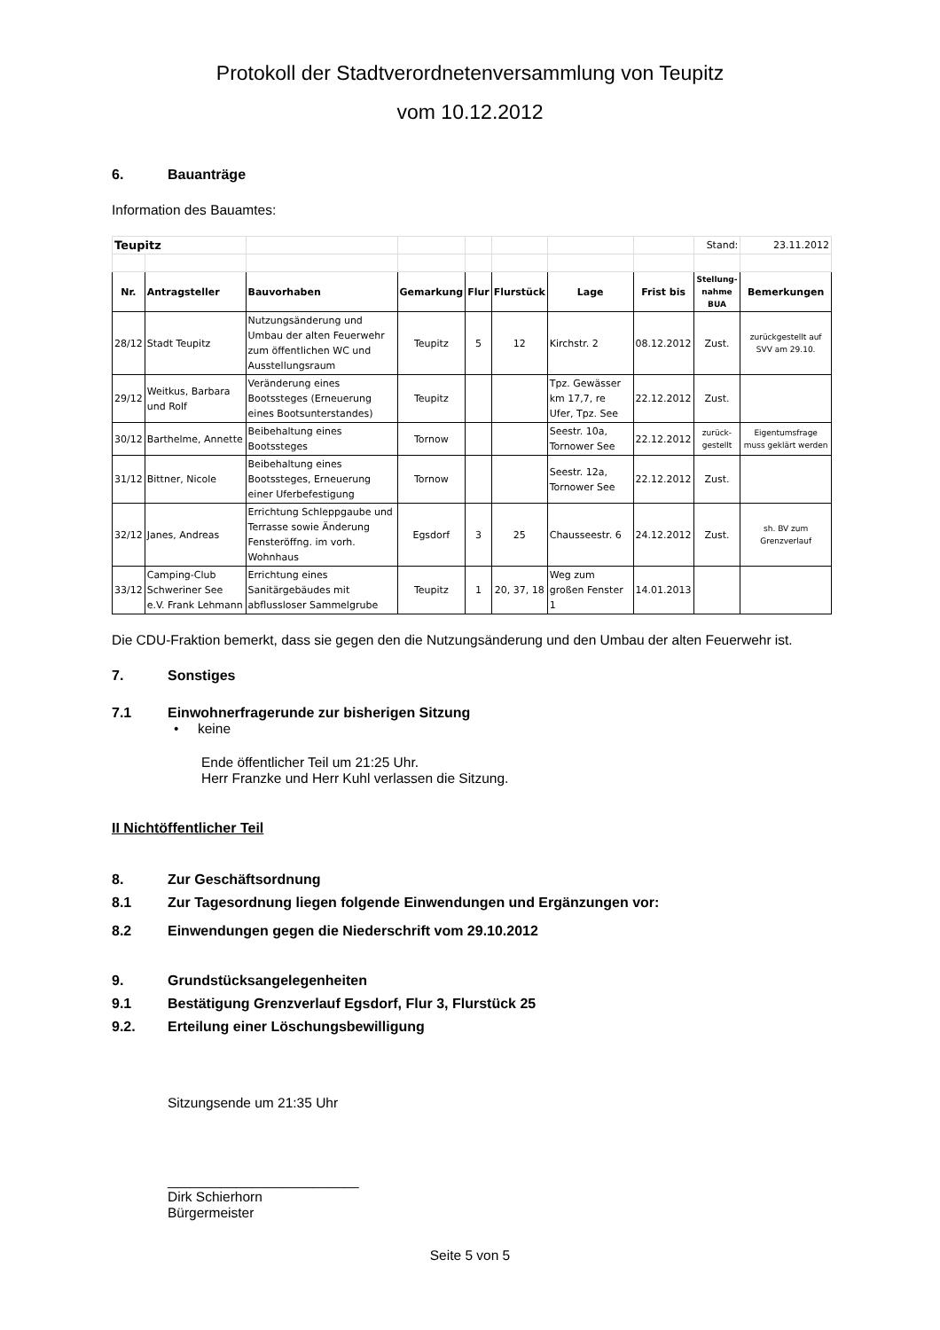Protokoll der Stadtverordnetenversammlung von Teupitz
vom 10.12.2012
6. Bauanträge
Information des Bauamtes:
| Teupitz | | | | | | | | Stand: | 23.11.2012 |
| Nr. | Antragsteller | Bauvorhaben | Gemarkung | Flur | Flurstück | Lage | Frist bis | Stellung- nahme BUA | Bemerkungen |
| 28/12 | Stadt Teupitz | Nutzungsänderung und Umbau der alten Feuerwehr zum öffentlichen WC und Ausstellungsraum | Teupitz | 5 | 12 | Kirchstr. 2 | 08.12.2012 | Zust. | zurückgestellt auf SVV am 29.10. |
| 29/12 | Weitkus, Barbara und Rolf | Veränderung eines Bootssteges (Erneuerung eines Bootsunterstandes) | Teupitz | | | Tpz. Gewässer km 17,7, re Ufer, Tpz. See | 22.12.2012 | Zust. | |
| 30/12 | Barthelme, Annette | Beibehaltung eines Bootssteges | Tornow | | | Seestr. 10a, Tornower See | 22.12.2012 | zurück- gestellt | Eigentumsfrage muss geklärt werden |
| 31/12 | Bittner, Nicole | Beibehaltung eines Bootssteges, Erneuerung einer Uferbefestigung | Tornow | | | Seestr. 12a, Tornower See | 22.12.2012 | Zust. | |
| 32/12 | Janes, Andreas | Errichtung Schleppgaube und Terrasse sowie Änderung Fensteröffng. im vorh. Wohnhaus | Egsdorf | 3 | 25 | Chausseestr. 6 | 24.12.2012 | Zust. | sh. BV zum Grenzverlauf |
| 33/12 | Camping-Club Schweriner See e.V. Frank Lehmann | Errichtung eines Sanitärgebäudes mit abflussloser Sammelgrube | Teupitz | 1 | 20, 37, 18 | Weg zum großen Fenster 1 | 14.01.2013 | | |
Die CDU-Fraktion bemerkt, dass sie gegen den die Nutzungsänderung und den Umbau der alten Feuerwehr ist.
7. Sonstiges
7.1 Einwohnerfragerunde zur bisherigen Sitzung
• keine
Ende öffentlicher Teil um 21:25 Uhr.
Herr Franzke und Herr Kuhl verlassen die Sitzung.
II Nichtöffentlicher Teil
8. Zur Geschäftsordnung
8.1 Zur Tagesordnung liegen folgende Einwendungen und Ergänzungen vor:
8.2 Einwendungen gegen die Niederschrift vom 29.10.2012
9. Grundstücksangelegenheiten
9.1 Bestätigung Grenzverlauf Egsdorf, Flur 3, Flurstück 25
9.2. Erteilung einer Löschungsbewilligung
Sitzungsende um 21:35 Uhr
_________________________
Dirk Schierhorn
Bürgermeister
Seite 5 von 5